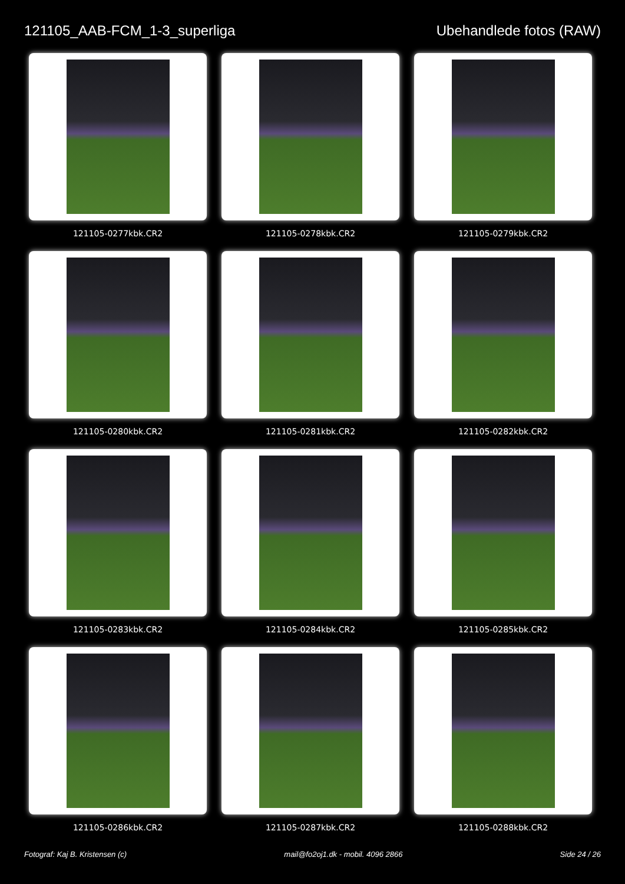121105_AAB-FCM_1-3_superliga Ubehandlede fotos (RAW)
121105-0277kbk.CR2
121105-0278kbk.CR2
121105-0279kbk.CR2
121105-0280kbk.CR2
121105-0281kbk.CR2
121105-0282kbk.CR2
121105-0283kbk.CR2
121105-0284kbk.CR2
121105-0285kbk.CR2
121105-0286kbk.CR2
121105-0287kbk.CR2
121105-0288kbk.CR2
Fotograf: Kaj B. Kristensen (c) mail@fo2oj1.dk - mobil. 4096 2866 Side 24 / 26